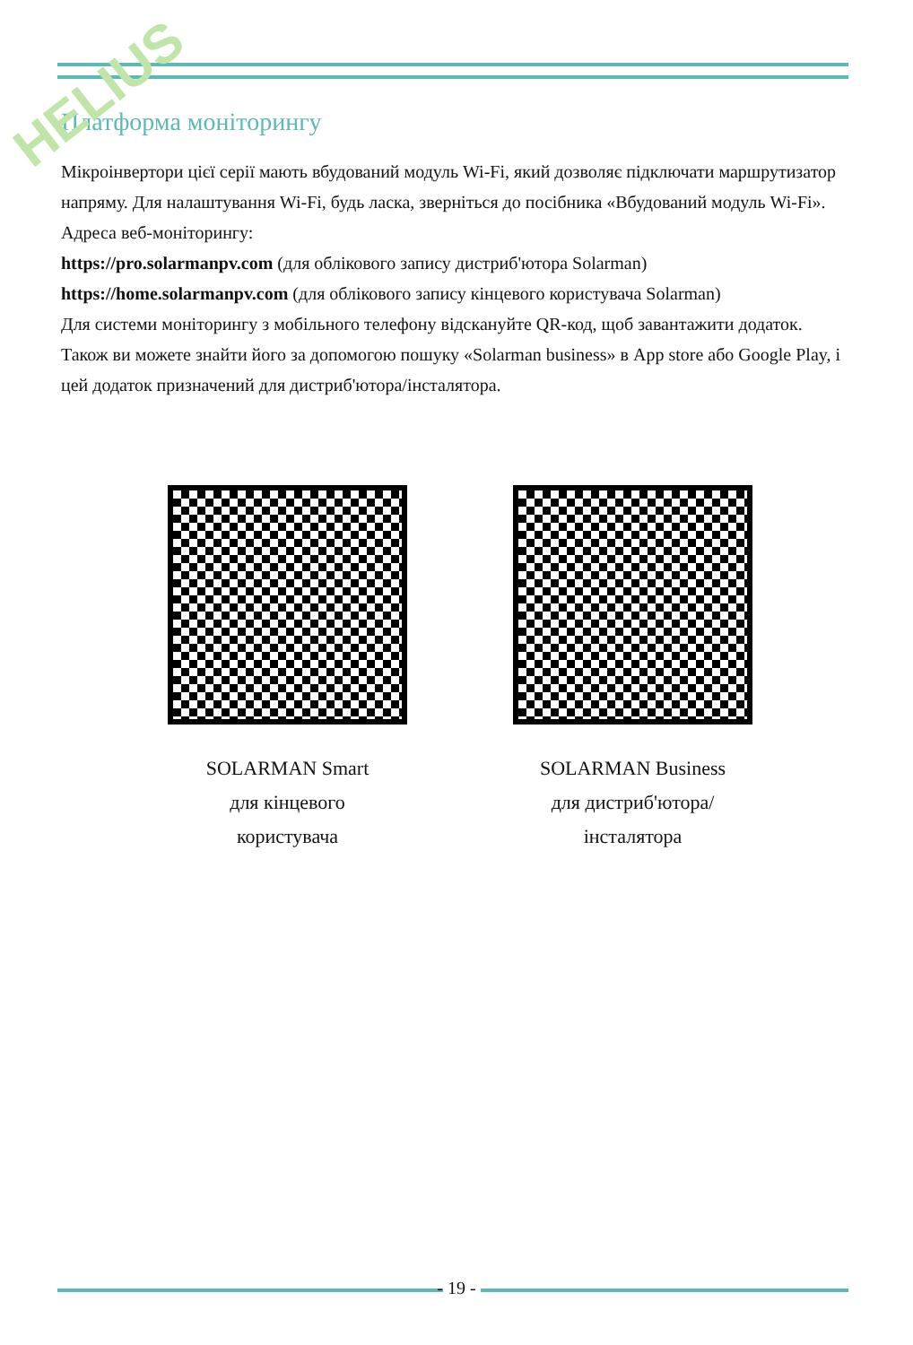HELIUS
Платформа моніторингу
Мікроінвертори цієї серії мають вбудований модуль Wi-Fi, який дозволяє підключати маршрутизатор напряму. Для налаштування Wi-Fi, будь ласка, зверніться до посібника «Вбудований модуль Wi-Fi».
Адреса веб-моніторингу:
https://pro.solarmanpv.com (для облікового запису дистриб'ютора Solarman)
https://home.solarmanpv.com (для облікового запису кінцевого користувача Solarman)
Для системи моніторингу з мобільного телефону відскануйте QR-код, щоб завантажити додаток.
Також ви можете знайти його за допомогою пошуку «Solarman business» в App store або Google Play, і цей додаток призначений для дистриб'ютора/інсталятора.
SOLARMAN Smart
для кінцевого
користувача
SOLARMAN Business
для дистриб'ютора/
інсталятора
- 19 -